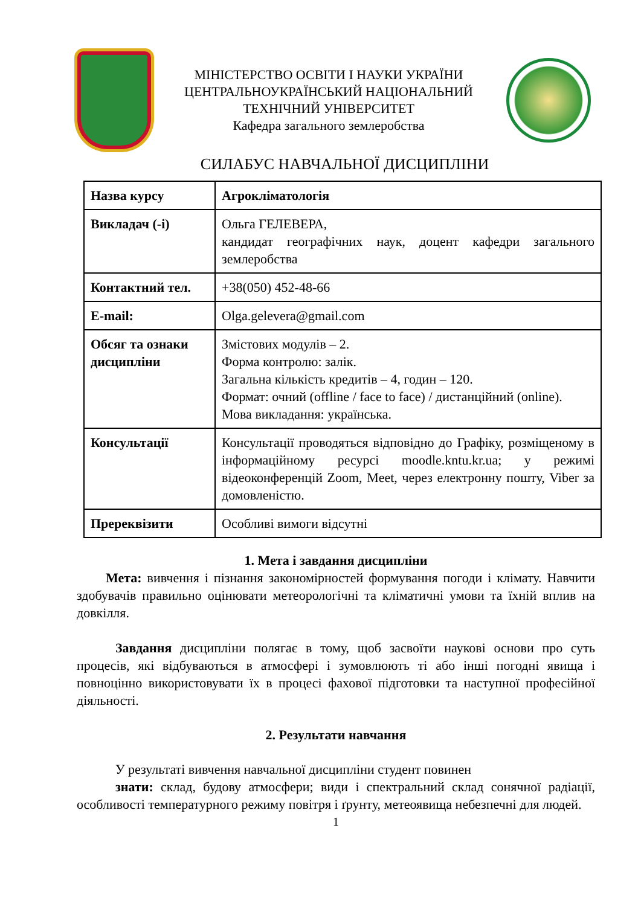МІНІСТЕРСТВО ОСВІТИ І НАУКИ УКРАЇНИ
ЦЕНТРАЛЬНОУКРАЇНСЬКИЙ НАЦІОНАЛЬНИЙ
ТЕХНІЧНИЙ УНІВЕРСИТЕТ
Кафедра загального землеробства
СИЛАБУС НАВЧАЛЬНОЇ ДИСЦИПЛІНИ
| Назва курсу | Агрокліматологія |
| Викладач (-і) | Ольга ГЕЛЕВЕРА, кандидат географічних наук, доцент кафедри загального землеробства |
| Контактний тел. | +38(050) 452-48-66 |
| E-mail: | Olga.gelevera@gmail.com |
| Обсяг та ознаки дисципліни | Змістових модулів – 2. Форма контролю: залік. Загальна кількість кредитів – 4, годин – 120. Формат: очний (offline / face to face) / дистанційний (online). Мова викладання: українська. |
| Консультації | Консультації проводяться відповідно до Графіку, розміщеному в інформаційному ресурсі moodle.kntu.kr.ua; у режимі відеоконференцій Zoom, Meet, через електронну пошту, Viber за домовленістю. |
| Пререквізити | Особливі вимоги відсутні |
1. Мета і завдання дисципліни
Мета: вивчення і пізнання закономірностей формування погоди і клімату. Навчити здобувачів правильно оцінювати метеорологічні та кліматичні умови та їхній вплив на довкілля.
Завдання дисципліни полягає в тому, щоб засвоїти наукові основи про суть процесів, які відбуваються в атмосфері і зумовлюють ті або інші погодні явища і повноцінно використовувати їх в процесі фахової підготовки та наступної професійної діяльності.
2. Результати навчання
У результаті вивчення навчальної дисципліни студент повинен
знати: склад, будову атмосфери; види і спектральний склад сонячної радіації, особливості температурного режиму повітря і ґрунту, метеоявища небезпечні для людей.
1